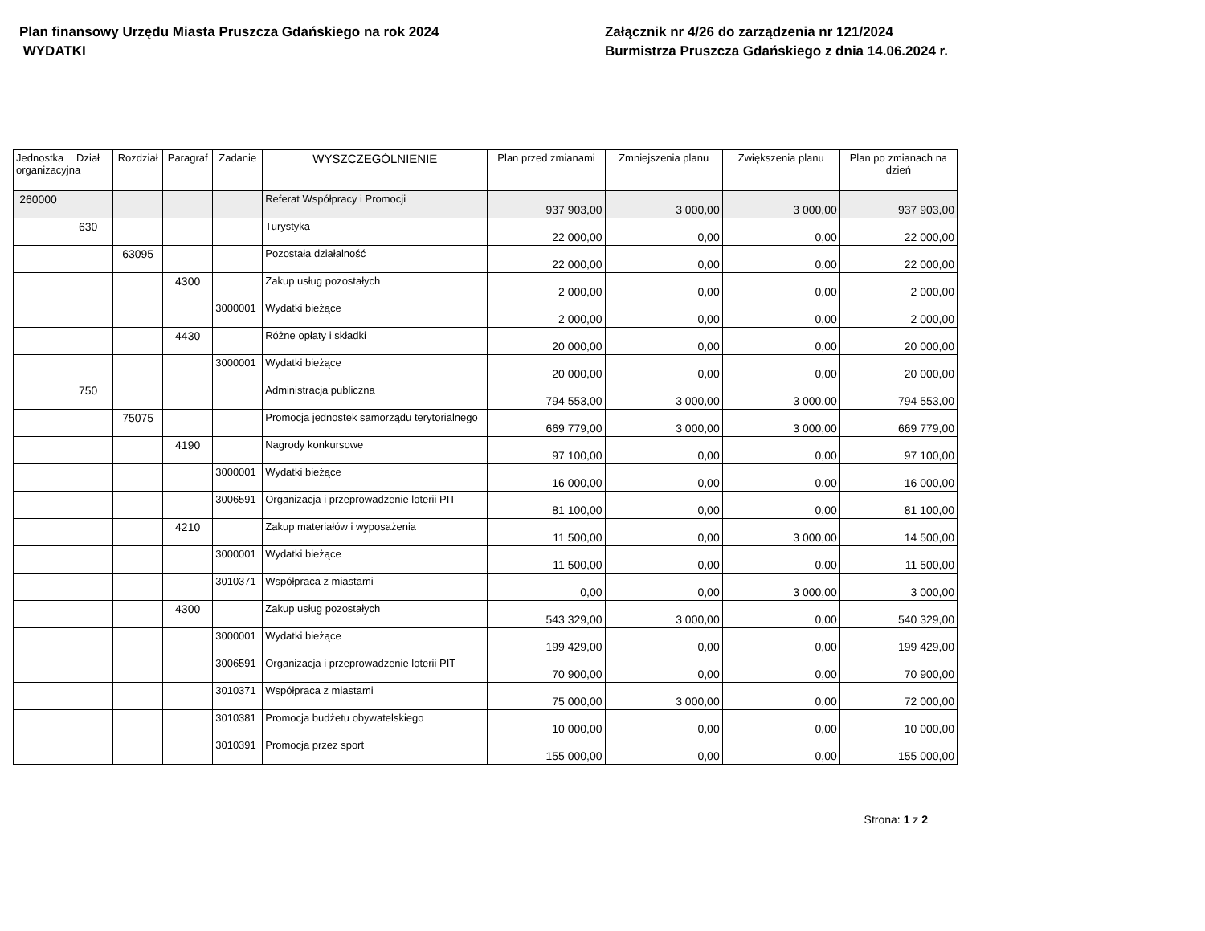Plan finansowy Urzędu Miasta Pruszcza Gdańskiego na rok 2024
WYDATKI
Załącznik nr 4/26 do zarządzenia nr 121/2024
Burmistrza Pruszcza Gdańskiego z dnia 14.06.2024 r.
| Jednostka organizacyjna | Dział | Rozdział | Paragraf | Zadanie | WYSZCZEGÓLNIENIE | Plan przed zmianami | Zmniejszenia planu | Zwiększenia planu | Plan po zmianach na dzień |
| --- | --- | --- | --- | --- | --- | --- | --- | --- | --- |
| 260000 | | | | | Referat Współpracy i Promocji | 937 903,00 | 3 000,00 | 3 000,00 | 937 903,00 |
| | 630 | | | | Turystyka | 22 000,00 | 0,00 | 0,00 | 22 000,00 |
| | | 63095 | | | Pozostała działalność | 22 000,00 | 0,00 | 0,00 | 22 000,00 |
| | | | 4300 | | Zakup usług pozostałych | 2 000,00 | 0,00 | 0,00 | 2 000,00 |
| | | | | 3000001 | Wydatki bieżące | 2 000,00 | 0,00 | 0,00 | 2 000,00 |
| | | | 4430 | | Różne opłaty i składki | 20 000,00 | 0,00 | 0,00 | 20 000,00 |
| | | | | 3000001 | Wydatki bieżące | 20 000,00 | 0,00 | 0,00 | 20 000,00 |
| | 750 | | | | Administracja publiczna | 794 553,00 | 3 000,00 | 3 000,00 | 794 553,00 |
| | | 75075 | | | Promocja jednostek samorządu terytorialnego | 669 779,00 | 3 000,00 | 3 000,00 | 669 779,00 |
| | | | 4190 | | Nagrody konkursowe | 97 100,00 | 0,00 | 0,00 | 97 100,00 |
| | | | | 3000001 | Wydatki bieżące | 16 000,00 | 0,00 | 0,00 | 16 000,00 |
| | | | | 3006591 | Organizacja i przeprowadzenie loterii PIT | 81 100,00 | 0,00 | 0,00 | 81 100,00 |
| | | | 4210 | | Zakup materiałów i wyposażenia | 11 500,00 | 0,00 | 3 000,00 | 14 500,00 |
| | | | | 3000001 | Wydatki bieżące | 11 500,00 | 0,00 | 0,00 | 11 500,00 |
| | | | | 3010371 | Współpraca z miastami | 0,00 | 0,00 | 3 000,00 | 3 000,00 |
| | | | 4300 | | Zakup usług pozostałych | 543 329,00 | 3 000,00 | 0,00 | 540 329,00 |
| | | | | 3000001 | Wydatki bieżące | 199 429,00 | 0,00 | 0,00 | 199 429,00 |
| | | | | 3006591 | Organizacja i przeprowadzenie loterii PIT | 70 900,00 | 0,00 | 0,00 | 70 900,00 |
| | | | | 3010371 | Współpraca z miastami | 75 000,00 | 3 000,00 | 0,00 | 72 000,00 |
| | | | | 3010381 | Promocja budżetu obywatelskiego | 10 000,00 | 0,00 | 0,00 | 10 000,00 |
| | | | | 3010391 | Promocja przez sport | 155 000,00 | 0,00 | 0,00 | 155 000,00 |
Strona: 1 z 2